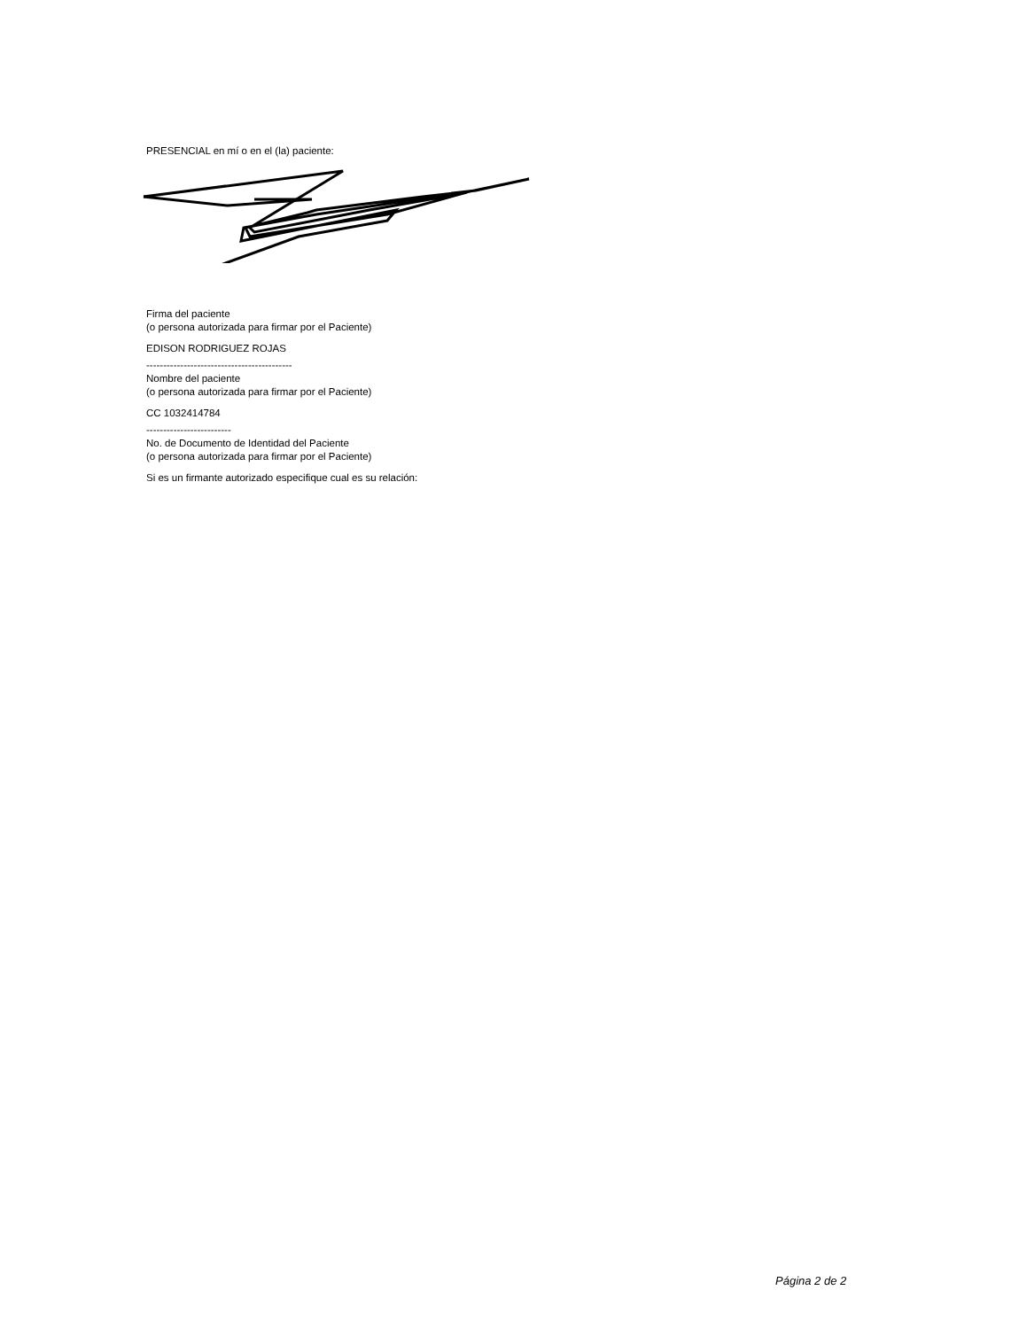PRESENCIAL en mí o en el (la) paciente:
Firma del paciente
(o persona autorizada para firmar por el Paciente)
EDISON RODRIGUEZ ROJAS
-------------------------------------------
Nombre del paciente
(o persona autorizada para firmar por el Paciente)
CC 1032414784
-------------------------
No. de Documento de Identidad del Paciente
(o persona autorizada para firmar por el Paciente)
Si es un firmante autorizado especifique cual es su relación:
Página 2 de 2